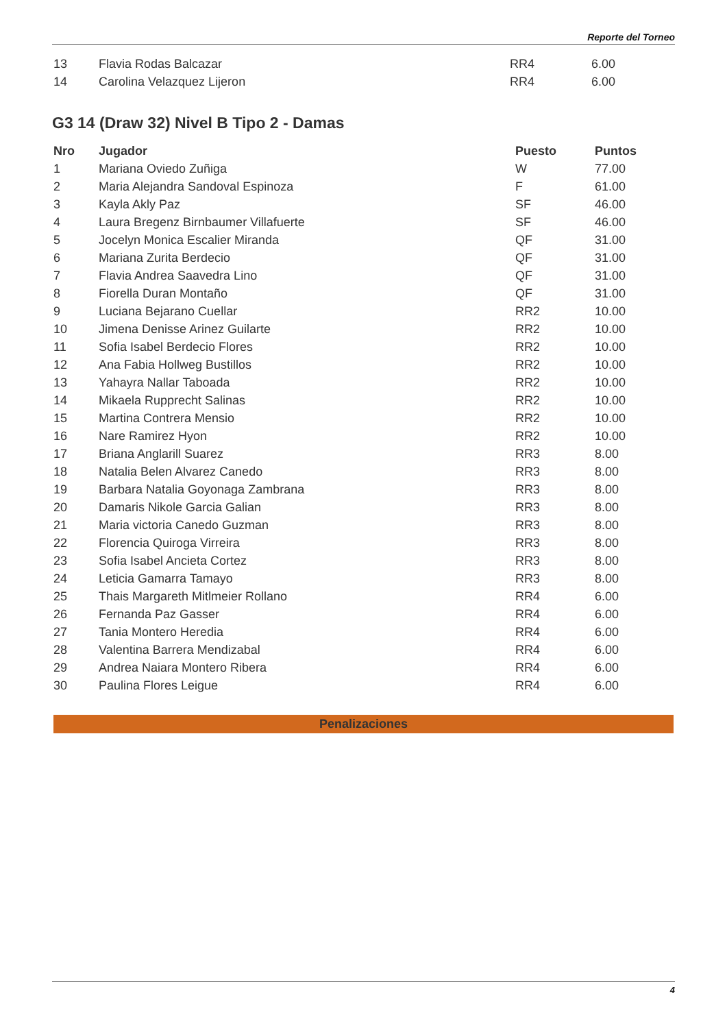Reporte del Torneo
| 13 | Flavia Rodas Balcazar | RR4 | 6.00 |
| 14 | Carolina Velazquez Lijeron | RR4 | 6.00 |
G3 14 (Draw 32) Nivel B Tipo 2 - Damas
| Nro | Jugador | Puesto | Puntos |
| --- | --- | --- | --- |
| 1 | Mariana Oviedo Zuñiga | W | 77.00 |
| 2 | Maria Alejandra Sandoval Espinoza | F | 61.00 |
| 3 | Kayla Akly Paz | SF | 46.00 |
| 4 | Laura Bregenz Birnbaumer Villafuerte | SF | 46.00 |
| 5 | Jocelyn Monica Escalier Miranda | QF | 31.00 |
| 6 | Mariana Zurita Berdecio | QF | 31.00 |
| 7 | Flavia Andrea Saavedra Lino | QF | 31.00 |
| 8 | Fiorella Duran Montaño | QF | 31.00 |
| 9 | Luciana Bejarano Cuellar | RR2 | 10.00 |
| 10 | Jimena Denisse Arinez Guilarte | RR2 | 10.00 |
| 11 | Sofia Isabel Berdecio Flores | RR2 | 10.00 |
| 12 | Ana Fabia Hollweg Bustillos | RR2 | 10.00 |
| 13 | Yahayra Nallar Taboada | RR2 | 10.00 |
| 14 | Mikaela Rupprecht Salinas | RR2 | 10.00 |
| 15 | Martina Contrera Mensio | RR2 | 10.00 |
| 16 | Nare Ramirez Hyon | RR2 | 10.00 |
| 17 | Briana Anglarill Suarez | RR3 | 8.00 |
| 18 | Natalia Belen Alvarez Canedo | RR3 | 8.00 |
| 19 | Barbara Natalia Goyonaga Zambrana | RR3 | 8.00 |
| 20 | Damaris Nikole Garcia Galian | RR3 | 8.00 |
| 21 | Maria victoria Canedo Guzman | RR3 | 8.00 |
| 22 | Florencia Quiroga Virreira | RR3 | 8.00 |
| 23 | Sofia Isabel Ancieta Cortez | RR3 | 8.00 |
| 24 | Leticia Gamarra Tamayo | RR3 | 8.00 |
| 25 | Thais Margareth Mitlmeier Rollano | RR4 | 6.00 |
| 26 | Fernanda Paz Gasser | RR4 | 6.00 |
| 27 | Tania Montero Heredia | RR4 | 6.00 |
| 28 | Valentina Barrera Mendizabal | RR4 | 6.00 |
| 29 | Andrea Naiara Montero Ribera | RR4 | 6.00 |
| 30 | Paulina Flores Leigue | RR4 | 6.00 |
Penalizaciones
4